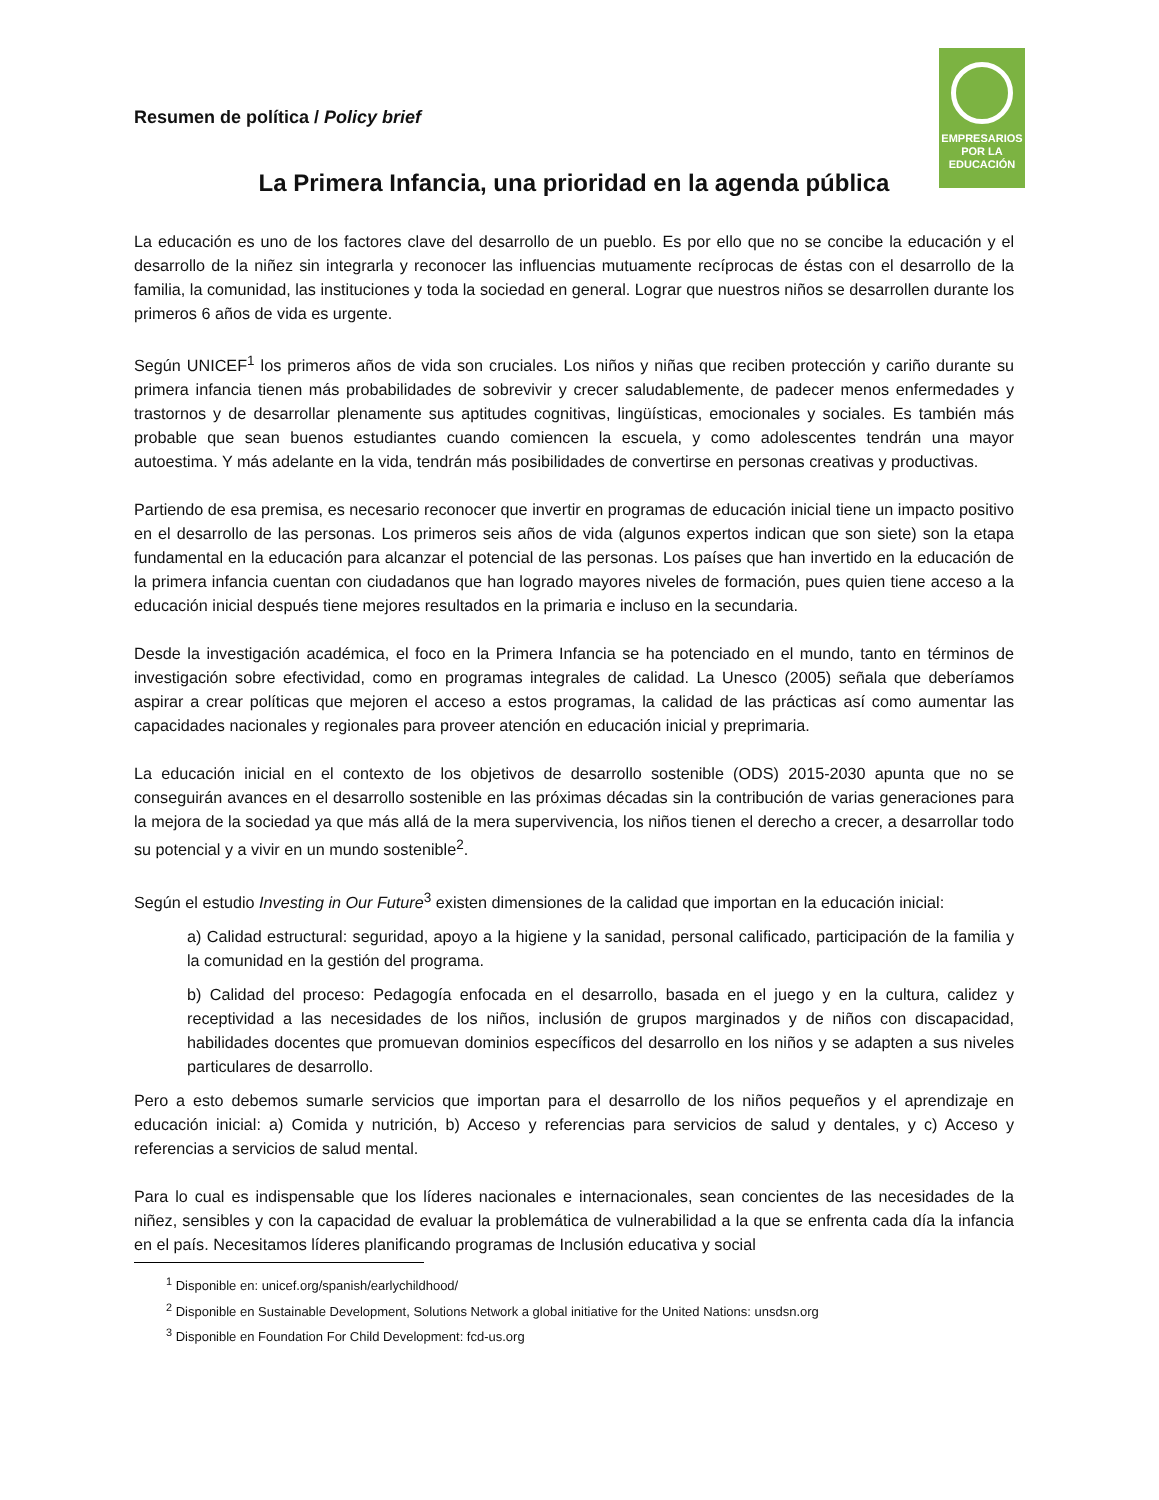EMPRESARIOS
POR LA
EDUCACIÓN
Resumen de política / Policy brief
La Primera Infancia, una prioridad en la agenda pública
La educación es uno de los factores clave del desarrollo de un pueblo. Es por ello que no se concibe la educación y el desarrollo de la niñez sin integrarla y reconocer las influencias mutuamente recíprocas de éstas con el desarrollo de la familia, la comunidad, las instituciones y toda la sociedad en general. Lograr que nuestros niños se desarrollen durante los primeros 6 años de vida es urgente.
Según UNICEF<sup>1</sup> los primeros años de vida son cruciales. Los niños y niñas que reciben protección y cariño durante su primera infancia tienen más probabilidades de sobrevivir y crecer saludablemente, de padecer menos enfermedades y trastornos y de desarrollar plenamente sus aptitudes cognitivas, lingüísticas, emocionales y sociales. Es también más probable que sean buenos estudiantes cuando comiencen la escuela, y como adolescentes tendrán una mayor autoestima. Y más adelante en la vida, tendrán más posibilidades de convertirse en personas creativas y productivas.
Partiendo de esa premisa, es necesario reconocer que invertir en programas de educación inicial tiene un impacto positivo en el desarrollo de las personas. Los primeros seis años de vida (algunos expertos indican que son siete) son la etapa fundamental en la educación para alcanzar el potencial de las personas. Los países que han invertido en la educación de la primera infancia cuentan con ciudadanos que han logrado mayores niveles de formación, pues quien tiene acceso a la educación inicial después tiene mejores resultados en la primaria e incluso en la secundaria.
Desde la investigación académica, el foco en la Primera Infancia se ha potenciado en el mundo, tanto en términos de investigación sobre efectividad, como en programas integrales de calidad. La Unesco (2005) señala que deberíamos aspirar a crear políticas que mejoren el acceso a estos programas, la calidad de las prácticas así como aumentar las capacidades nacionales y regionales para proveer atención en educación inicial y preprimaria.
La educación inicial en el contexto de los objetivos de desarrollo sostenible (ODS) 2015-2030 apunta que no se conseguirán avances en el desarrollo sostenible en las próximas décadas sin la contribución de varias generaciones para la mejora de la sociedad ya que más allá de la mera supervivencia, los niños tienen el derecho a crecer, a desarrollar todo su potencial y a vivir en un mundo sostenible<sup>2</sup>.
Según el estudio Investing in Our Future<sup>3</sup> existen dimensiones de la calidad que importan en la educación inicial:
a) Calidad estructural: seguridad, apoyo a la higiene y la sanidad, personal calificado, participación de la familia y la comunidad en la gestión del programa.
b) Calidad del proceso: Pedagogía enfocada en el desarrollo, basada en el juego y en la cultura, calidez y receptividad a las necesidades de los niños, inclusión de grupos marginados y de niños con discapacidad, habilidades docentes que promuevan dominios específicos del desarrollo en los niños y se adapten a sus niveles particulares de desarrollo.
Pero a esto debemos sumarle servicios que importan para el desarrollo de los niños pequeños y el aprendizaje en educación inicial: a) Comida y nutrición, b) Acceso y referencias para servicios de salud y dentales, y c) Acceso y referencias a servicios de salud mental.
Para lo cual es indispensable que los líderes nacionales e internacionales, sean concientes de las necesidades de la niñez, sensibles y con la capacidad de evaluar la problemática de vulnerabilidad a la que se enfrenta cada día la infancia en el país. Necesitamos líderes planificando programas de Inclusión educativa y social
<sup>1</sup> Disponible en: unicef.org/spanish/earlychildhood/
<sup>2</sup> Disponible en Sustainable Development, Solutions Network a global initiative for the United Nations: unsdsn.org
<sup>3</sup> Disponible en Foundation For Child Development: fcd-us.org